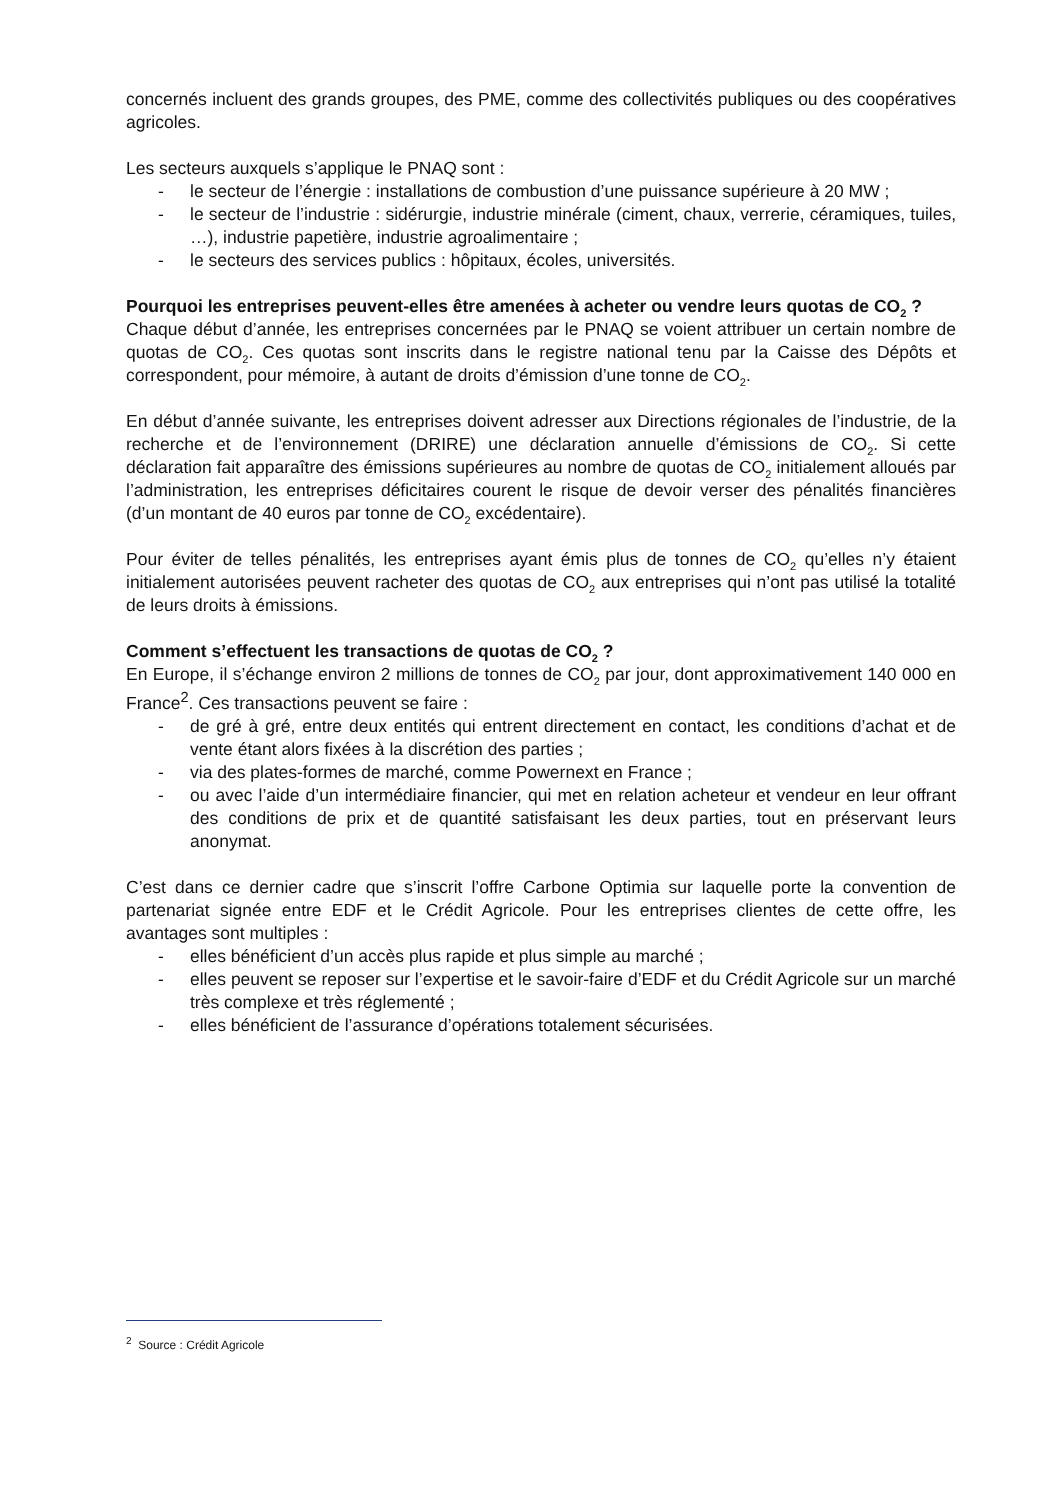concernés incluent des grands groupes, des PME, comme des collectivités publiques ou des coopératives agricoles.
Les secteurs auxquels s’applique le PNAQ sont :
- le secteur de l’énergie : installations de combustion d’une puissance supérieure à 20 MW ;
- le secteur de l’industrie : sidérurgie, industrie minérale (ciment, chaux, verrerie, céramiques, tuiles, …), industrie papetière, industrie agroalimentaire ;
- le secteurs des services publics : hôpitaux, écoles, universités.
Pourquoi les entreprises peuvent-elles être amenées à acheter ou vendre leurs quotas de CO<sub>2</sub> ?
Chaque début d’année, les entreprises concernées par le PNAQ se voient attribuer un certain nombre de quotas de CO<sub>2</sub>. Ces quotas sont inscrits dans le registre national tenu par la Caisse des Dépôts et correspondent, pour mémoire, à autant de droits d’émission d’une tonne de CO<sub>2</sub>.
En début d’année suivante, les entreprises doivent adresser aux Directions régionales de l’industrie, de la recherche et de l’environnement (DRIRE) une déclaration annuelle d’émissions de CO<sub>2</sub>. Si cette déclaration fait apparaître des émissions supérieures au nombre de quotas de CO<sub>2</sub> initialement alloués par l’administration, les entreprises déficitaires courent le risque de devoir verser des pénalités financières (d’un montant de 40 euros par tonne de CO<sub>2</sub> excédentaire).
Pour éviter de telles pénalités, les entreprises ayant émis plus de tonnes de CO<sub>2</sub> qu’elles n’y étaient initialement autorisées peuvent racheter des quotas de CO<sub>2</sub> aux entreprises qui n’ont pas utilisé la totalité de leurs droits à émissions.
Comment s’effectuent les transactions de quotas de CO<sub>2</sub> ?
En Europe, il s’échange environ 2 millions de tonnes de CO<sub>2</sub> par jour, dont approximativement 140 000 en France<sup>2</sup>. Ces transactions peuvent se faire :
- de gré à gré, entre deux entités qui entrent directement en contact, les conditions d’achat et de vente étant alors fixées à la discrétion des parties ;
- via des plates-formes de marché, comme Powernext en France ;
- ou avec l’aide d’un intermédiaire financier, qui met en relation acheteur et vendeur en leur offrant des conditions de prix et de quantité satisfaisant les deux parties, tout en préservant leurs anonymat.
C’est dans ce dernier cadre que s’inscrit l’offre Carbone Optimia sur laquelle porte la convention de partenariat signée entre EDF et le Crédit Agricole. Pour les entreprises clientes de cette offre, les avantages sont multiples :
- elles bénéficient d’un accès plus rapide et plus simple au marché ;
- elles peuvent se reposer sur l’expertise et le savoir-faire d’EDF et du Crédit Agricole sur un marché très complexe et très réglementé ;
- elles bénéficient de l’assurance d’opérations totalement sécurisées.
<sup>2</sup> Source : Crédit Agricole